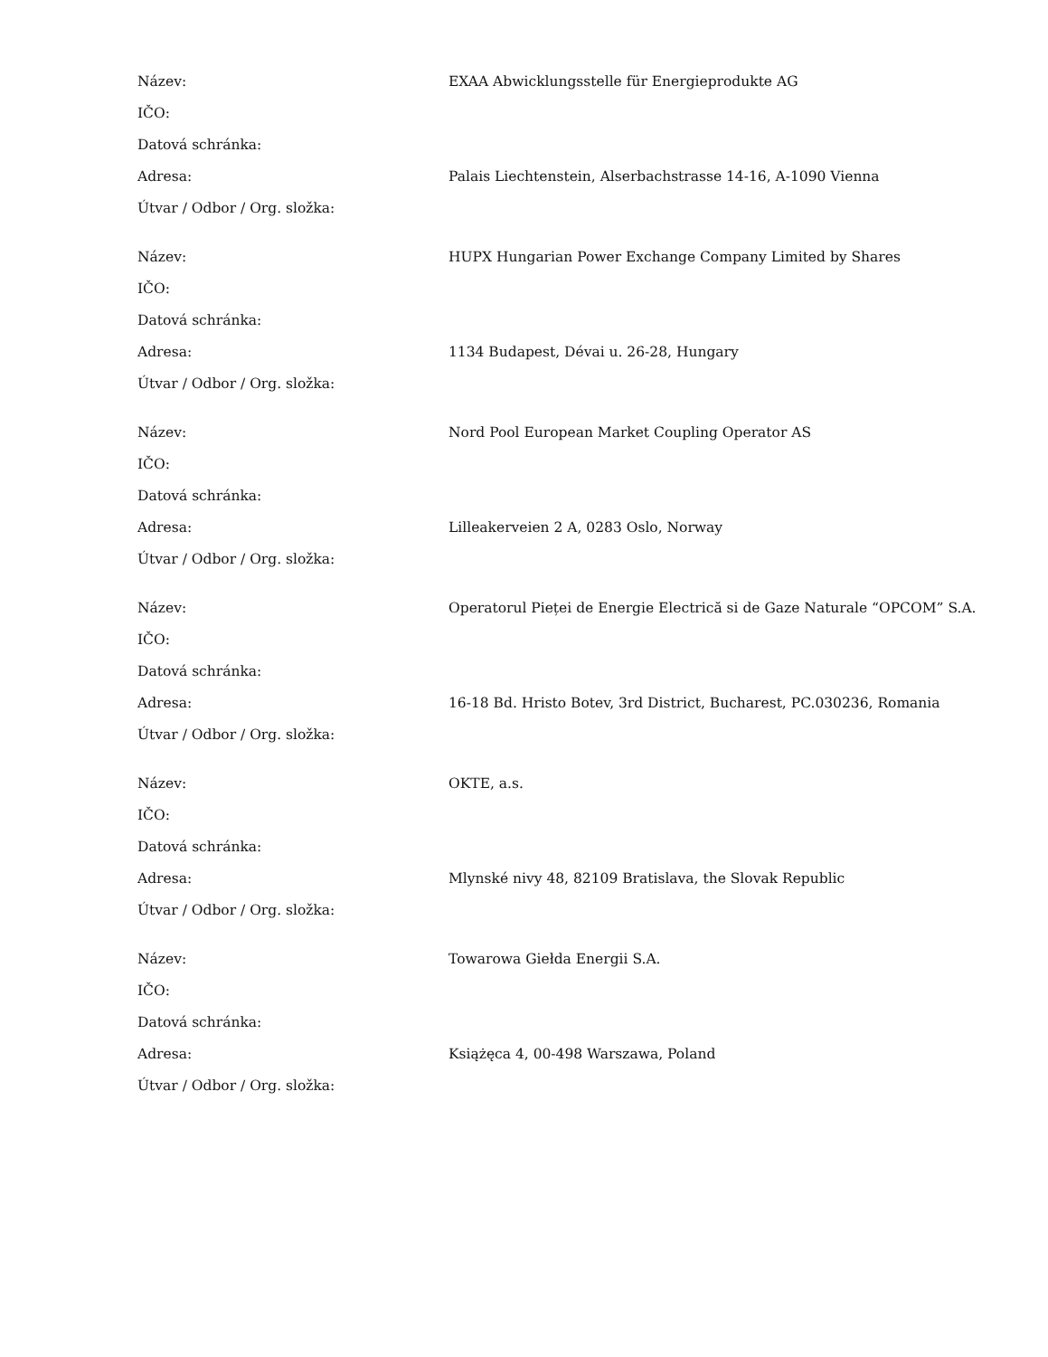| Název: | EXAA Abwicklungsstelle für Energieprodukte AG |
| IČO: | |
| Datová schránka: | |
| Adresa: | Palais Liechtenstein, Alserbachstrasse 14-16, A-1090 Vienna |
| Útvar / Odbor / Org. složka: | |
| Název: | HUPX Hungarian Power Exchange Company Limited by Shares |
| IČO: | |
| Datová schránka: | |
| Adresa: | 1134 Budapest, Dévai u. 26-28, Hungary |
| Útvar / Odbor / Org. složka: | |
| Název: | Nord Pool European Market Coupling Operator AS |
| IČO: | |
| Datová schránka: | |
| Adresa: | Lilleakerveien 2 A, 0283 Oslo, Norway |
| Útvar / Odbor / Org. složka: | |
| Název: | Operatorul Pieței de Energie Electrică si de Gaze Naturale “OPCOM” S.A. |
| IČO: | |
| Datová schránka: | |
| Adresa: | 16-18 Bd. Hristo Botev, 3rd District, Bucharest, PC.030236, Romania |
| Útvar / Odbor / Org. složka: | |
| Název: | OKTE, a.s. |
| IČO: | |
| Datová schránka: | |
| Adresa: | Mlynské nivy 48, 82109 Bratislava, the Slovak Republic |
| Útvar / Odbor / Org. složka: | |
| Název: | Towarowa Giełda Energii S.A. |
| IČO: | |
| Datová schránka: | |
| Adresa: | Książęca 4, 00-498 Warszawa, Poland |
| Útvar / Odbor / Org. složka: | |